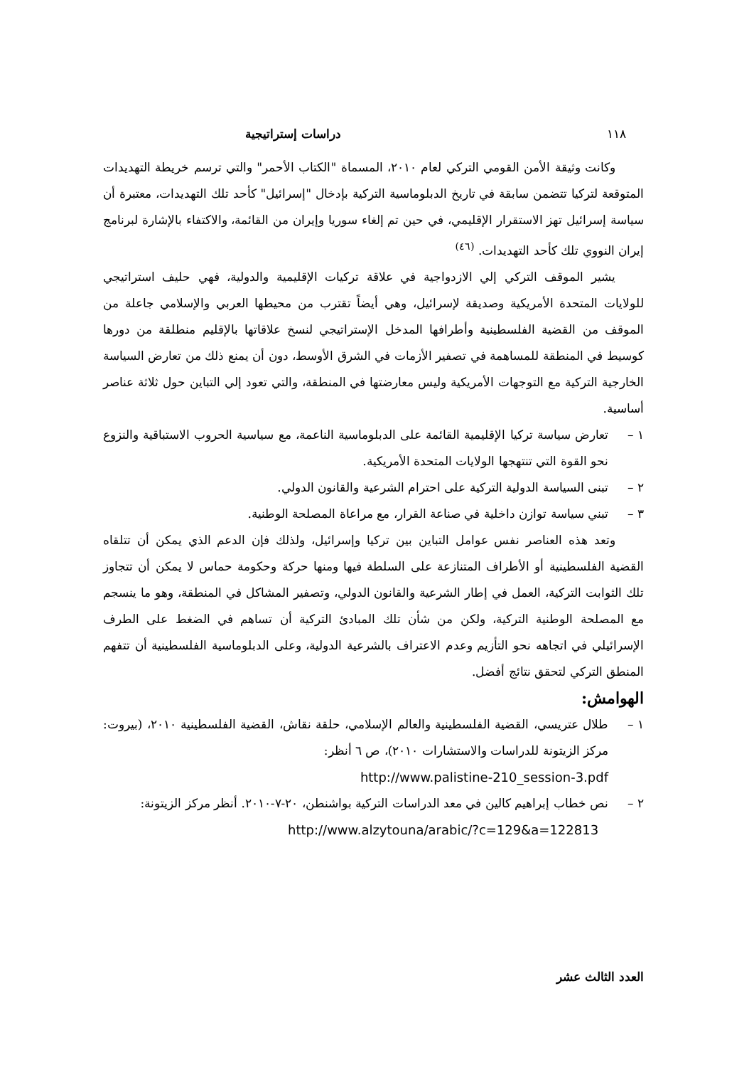١١٨ دراسات إستراتيجية
وكانت وثيقة الأمن القومي التركي لعام ٢٠١٠، المسماة "الكتاب الأحمر" والتي ترسم خريطة التهديدات المتوقعة لتركيا تتضمن سابقة في تاريخ الدبلوماسية التركية بإدخال "إسرائيل" كأحد تلك التهديدات، معتبرة أن سياسة إسرائيل تهز الاستقرار الإقليمي، في حين تم إلغاء سوريا وإيران من القائمة، والاكتفاء بالإشارة لبرنامج إيران النووي تلك كأحد التهديدات. <sup>(٤٦)</sup>
يشير الموقف التركي إلي الازدواجية في علاقة تركيات الإقليمية والدولية، فهي حليف استراتيجي للولايات المتحدة الأمريكية وصديقة لإسرائيل، وهي أيضاً تقترب من محيطها العربي والإسلامي جاعلة من الموقف من القضية الفلسطينية وأطرافها المدخل الإستراتيجي لنسخ علاقاتها بالإقليم منطلقة من دورها كوسيط في المنطقة للمساهمة في تصفير الأزمات في الشرق الأوسط، دون أن يمنع ذلك من تعارض السياسة الخارجية التركية مع التوجهات الأمريكية وليس معارضتها في المنطقة، والتي تعود إلي التباين حول ثلاثة عناصر أساسية.
١ – تعارض سياسة تركيا الإقليمية القائمة على الدبلوماسية الناعمة، مع سياسية الحروب الاستباقية والنزوع نحو القوة التي تنتهجها الولايات المتحدة الأمريكية.
٢ – تبنى السياسة الدولية التركية على احترام الشرعية والقانون الدولي.
٣ – تبني سياسة توازن داخلية في صناعة القرار، مع مراعاة المصلحة الوطنية.
وتعد هذه العناصر نفس عوامل التباين بين تركيا وإسرائيل، ولذلك فإن الدعم الذي يمكن أن تتلقاه القضية الفلسطينية أو الأطراف المتنازعة على السلطة فيها ومنها حركة وحكومة حماس لا يمكن أن تتجاوز تلك الثوابت التركية، العمل في إطار الشرعية والقانون الدولي، وتصفير المشاكل في المنطقة، وهو ما ينسجم مع المصلحة الوطنية التركية، ولكن من شأن تلك المبادئ التركية أن تساهم في الضغط على الطرف الإسرائيلي في اتجاهه نحو التأزيم وعدم الاعتراف بالشرعية الدولية، وعلى الدبلوماسية الفلسطينية أن تتفهم المنطق التركي لتحقق نتائج أفضل.
الهوامش:
١ – طلال عتريسي، القضية الفلسطينية والعالم الإسلامي، حلقة نقاش، القضية الفلسطينية ٢٠١٠، (بيروت: مركز الزيتونة للدراسات والاستشارات ٢٠١٠)، ص ٦ أنظر:
http://www.palistine-210_session-3.pdf
٢ – نص خطاب إبراهيم كالين في معد الدراسات التركية بواشنطن، ٢٠-٧-٢٠١٠. أنظر مركز الزيتونة:
http://www.alzytouna/arabic/?c=129&a=122813
العدد الثالث عشر